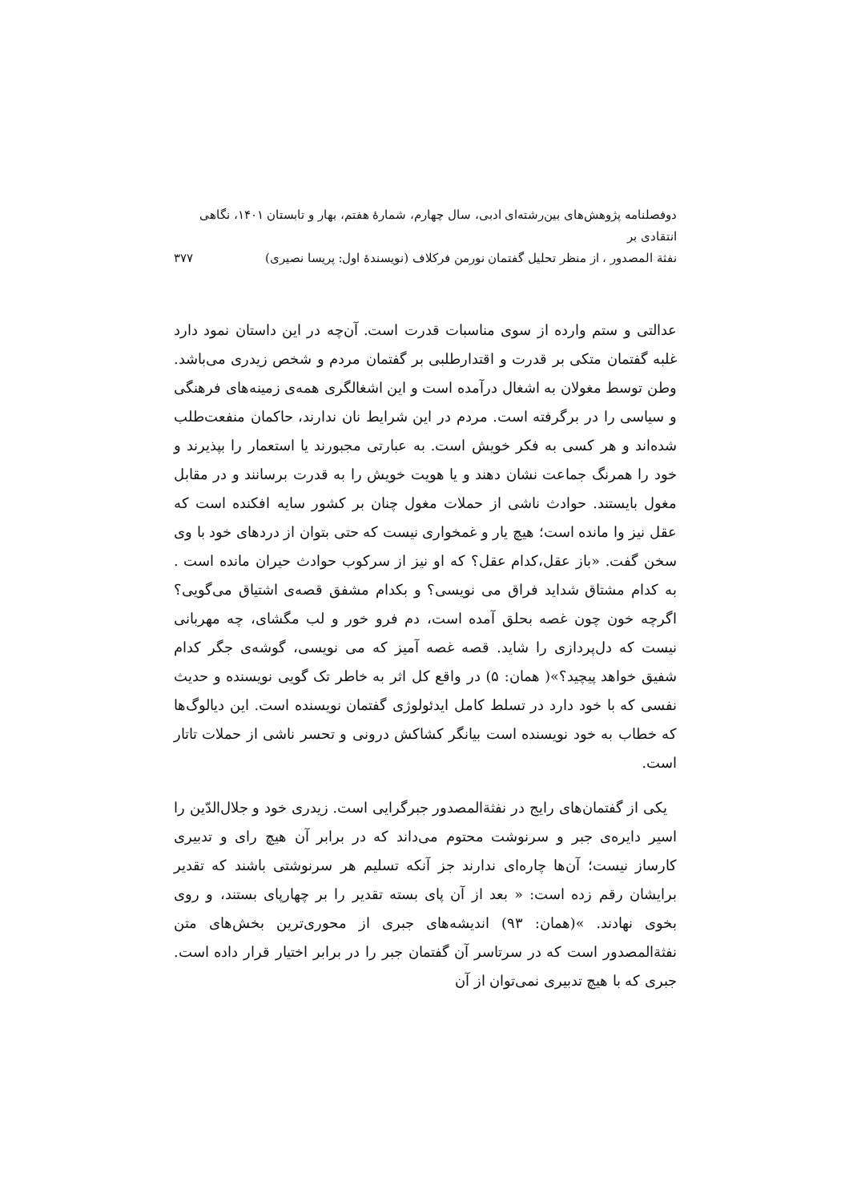دوفصلنامه پژوهش‌های بین‌رشته‌ای ادبی، سال چهارم، شمارهٔ هفتم، بهار و تابستان ۱۴۰۱، نگاهی انتقادی بر
نفثة المصدور ، از منظر تحلیل گفتمان نورمن فرکلاف (نویسندهٔ اول: پریسا نصیری)
۳۷۷
عدالتی و ستم وارده از سوی مناسبات قدرت است. آن‌چه در این داستان نمود دارد غلبه گفتمان متکی بر قدرت و اقتدارطلبی بر گفتمان مردم و شخص زیدری می‌باشد. وطن توسط مغولان به اشغال درآمده است و این اشغالگری همه‌ی زمینه‌های فرهنگی و سیاسی را در برگرفته است. مردم در این شرایط نان ندارند، حاکمان منفعت‌طلب شده‌اند و هر کسی به فکر خویش است. به عبارتی مجبورند یا استعمار را بپذیرند و خود را همرنگ جماعت نشان دهند و یا هویت خویش را به قدرت برسانند و در مقابل مغول بایستند. حوادث ناشی از حملات مغول چنان بر کشور سایه افکنده است که عقل نیز وا مانده است؛ هیچ یار و غمخواری نیست که حتی بتوان از دردهای خود با وی سخن گفت. «باز عقل،کدام عقل؟ که او نیز از سرکوب حوادث حیران مانده است . به کدام مشتاق شداید فراق می نویسی؟ و بکدام مشفق قصه‌ی اشتیاق می‌گویی؟ اگرچه خون چون غصه بحلق آمده است، دم فرو خور و لب مگشای، چه مهربانی نیست که دل‌پردازی را شاید. قصه غصه آمیز که می نویسی، گوشه‌ی جگر کدام شفیق خواهد پیچید؟»( همان: ۵) در واقع کل اثر به خاطر تک گویی نویسنده و حدیث نفسی که با خود دارد در تسلط کامل ایدئولوژی گفتمان نویسنده است. این دیالوگ‌ها که خطاب به خود نویسنده است بیانگر کشاکش درونی و تحسر ناشی از حملات تاتار است.
یکی از گفتمان‌های رایج در نفثةالمصدور جبرگرایی است. زیدری خود و جلال‌الدّین را اسیر دایره‌ی جبر و سرنوشت محتوم می‌داند که در برابر آن هیچ رای و تدبیری کارساز نیست؛ آن‌ها چاره‌ای ندارند جز آنکه تسلیم هر سرنوشتی باشند که تقدیر برایشان رقم زده است: « بعد از آن پای بسته تقدیر را بر چهارپای بستند، و روی بخوی نهادند. »(همان: ۹۳) اندیشه‌های جبری از محوری‌ترین بخش‌های متن نفثةالمصدور است که در سرتاسر آن گفتمان جبر را در برابر اختیار قرار داده است. جبری که با هیچ تدبیری نمی‌توان از آن